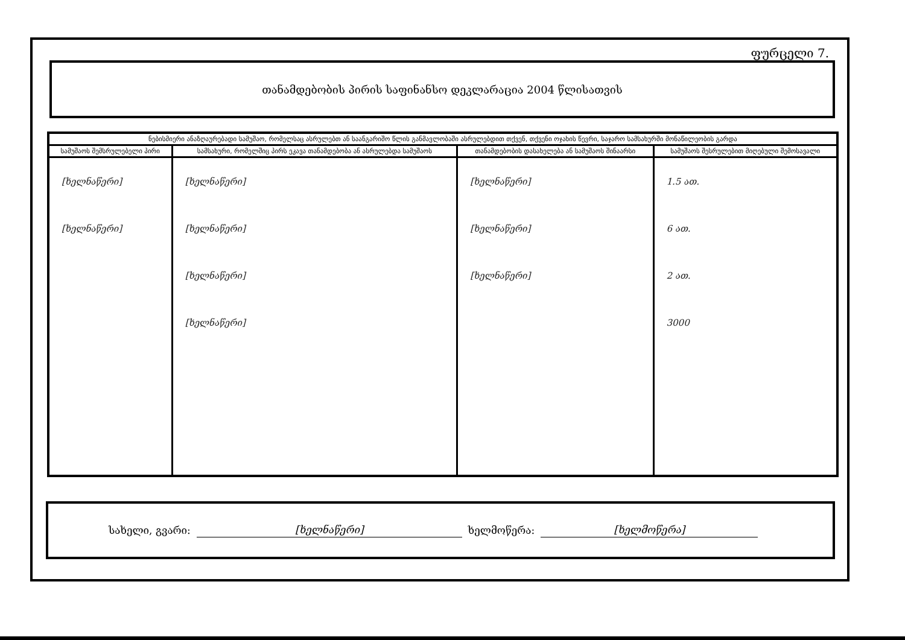ფურცელი 7.
თანამდებობის პირის საფინანსო დეკლარაცია 2004 წლისათვის
| ნებისმიერი ანაზღაურებადი სამუშაო, რომელსაც ასრულებთ ან საანგარიშო წლის განმავლობაში ასრულებდით თქვენ, თქვენი ოჯახის წევრი, საჯარო სამსახურში მონაწილეობის გარდა | | | |
| --- | --- | --- | --- |
| სამუშაოს შემსრულებელი პირი | სამსახური, რომელშიც პირს ეკავა თანამდებობა ან ასრულებდა სამუშაოს | თანამდებობის დასახელება ან სამუშაოს შინაარსი | სამუშაოს შესრულებით მიღებული შემოსავალი |
| [ხელნაწერი] [ხელნაწერი] | [ხელნაწერი] [ხელნაწერი] [ხელნაწერი] [ხელნაწერი] | [ხელნაწერი] [ხელნაწერი] [ხელნაწერი] | 1.5 ათ. 6 ათ. 2 ათ. 3000 |
სახელი, გვარი: [ხელნაწერი] ხელმოწერა: [ხელმოწერა]